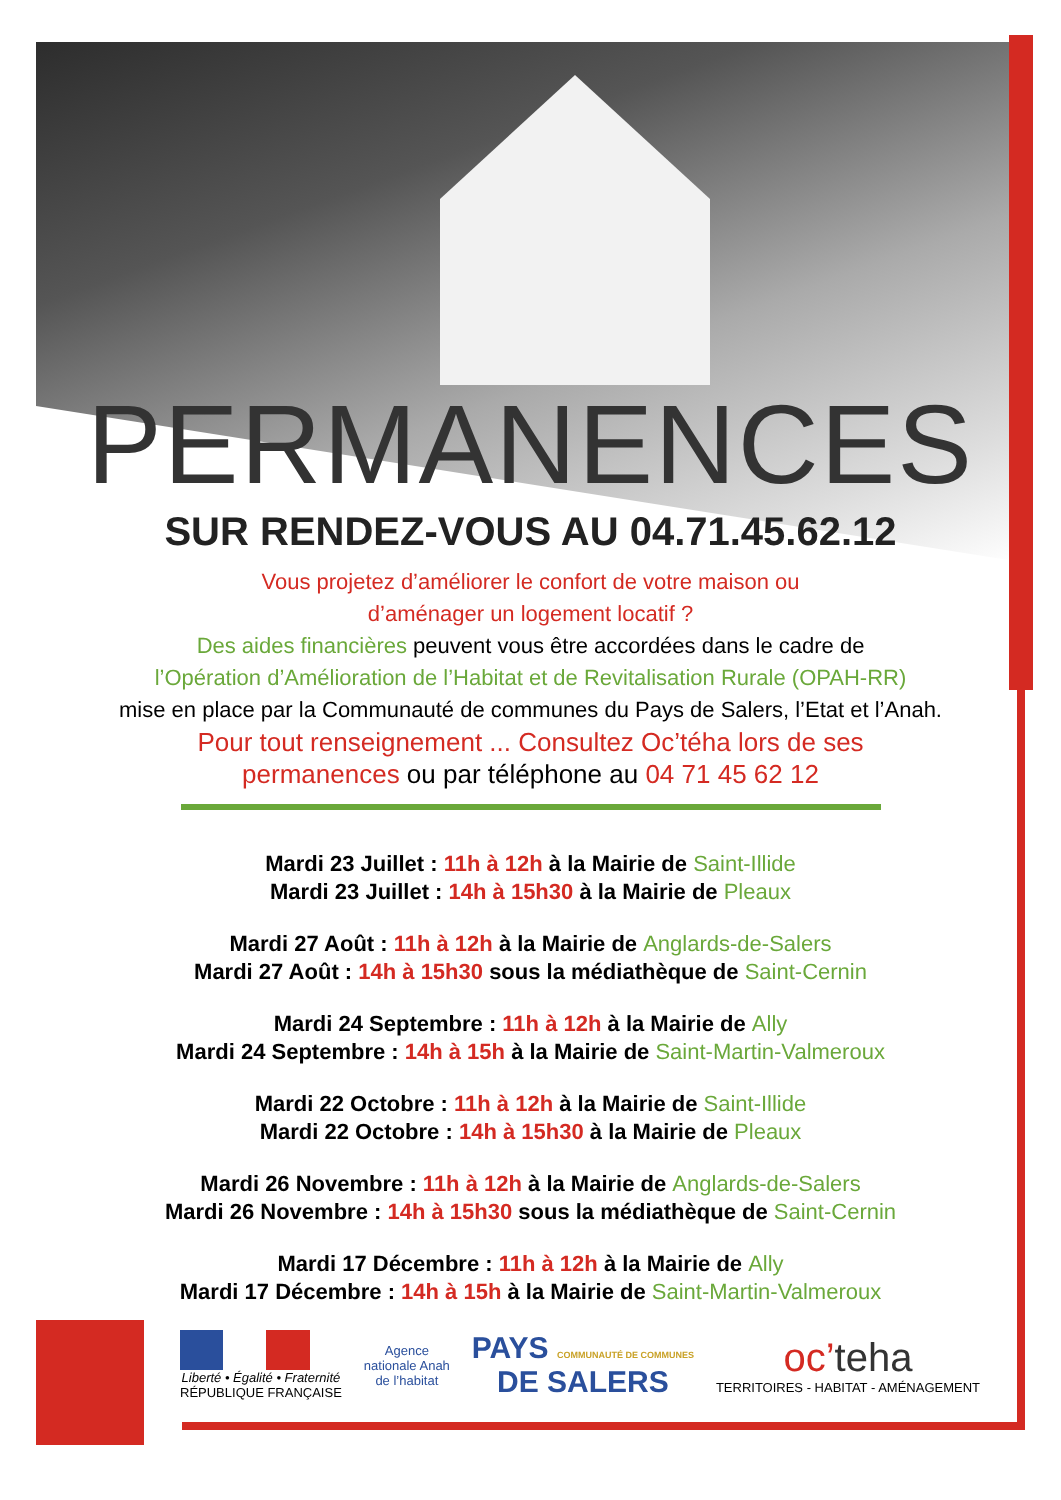PERMANENCES
SUR RENDEZ-VOUS AU 04.71.45.62.12
Vous projetez d’améliorer le confort de votre maison ou
d’aménager un logement locatif ?
Des aides financières peuvent vous être accordées dans le cadre de
l’Opération d’Amélioration de l’Habitat et de Revitalisation Rurale (OPAH-RR)
mise en place par la Communauté de communes du Pays de Salers, l’Etat et l’Anah.
Pour tout renseignement ... Consultez Oc’téha lors de ses
permanences ou par téléphone au 04 71 45 62 12
Mardi 23 Juillet : 11h à 12h à la Mairie de Saint-Illide
Mardi 23 Juillet : 14h à 15h30 à la Mairie de Pleaux
Mardi 27 Août : 11h à 12h à la Mairie de Anglards-de-Salers
Mardi 27 Août : 14h à 15h30 sous la médiathèque de Saint-Cernin
Mardi 24 Septembre : 11h à 12h à la Mairie de Ally
Mardi 24 Septembre : 14h à 15h à la Mairie de Saint-Martin-Valmeroux
Mardi 22 Octobre : 11h à 12h à la Mairie de Saint-Illide
Mardi 22 Octobre : 14h à 15h30 à la Mairie de Pleaux
Mardi 26 Novembre : 11h à 12h à la Mairie de Anglards-de-Salers
Mardi 26 Novembre : 14h à 15h30 sous la médiathèque de Saint-Cernin
Mardi 17 Décembre : 11h à 12h à la Mairie de Ally
Mardi 17 Décembre : 14h à 15h à la Mairie de Saint-Martin-Valmeroux
Liberté • Égalité • Fraternité
RÉPUBLIQUE FRANÇAISE
Agence
nationale Anah
de l’habitat
PAYS COMMUNAUTÉ DE COMMUNES
DE SALERS
oc’teha
TERRITOIRES - HABITAT - AMÉNAGEMENT